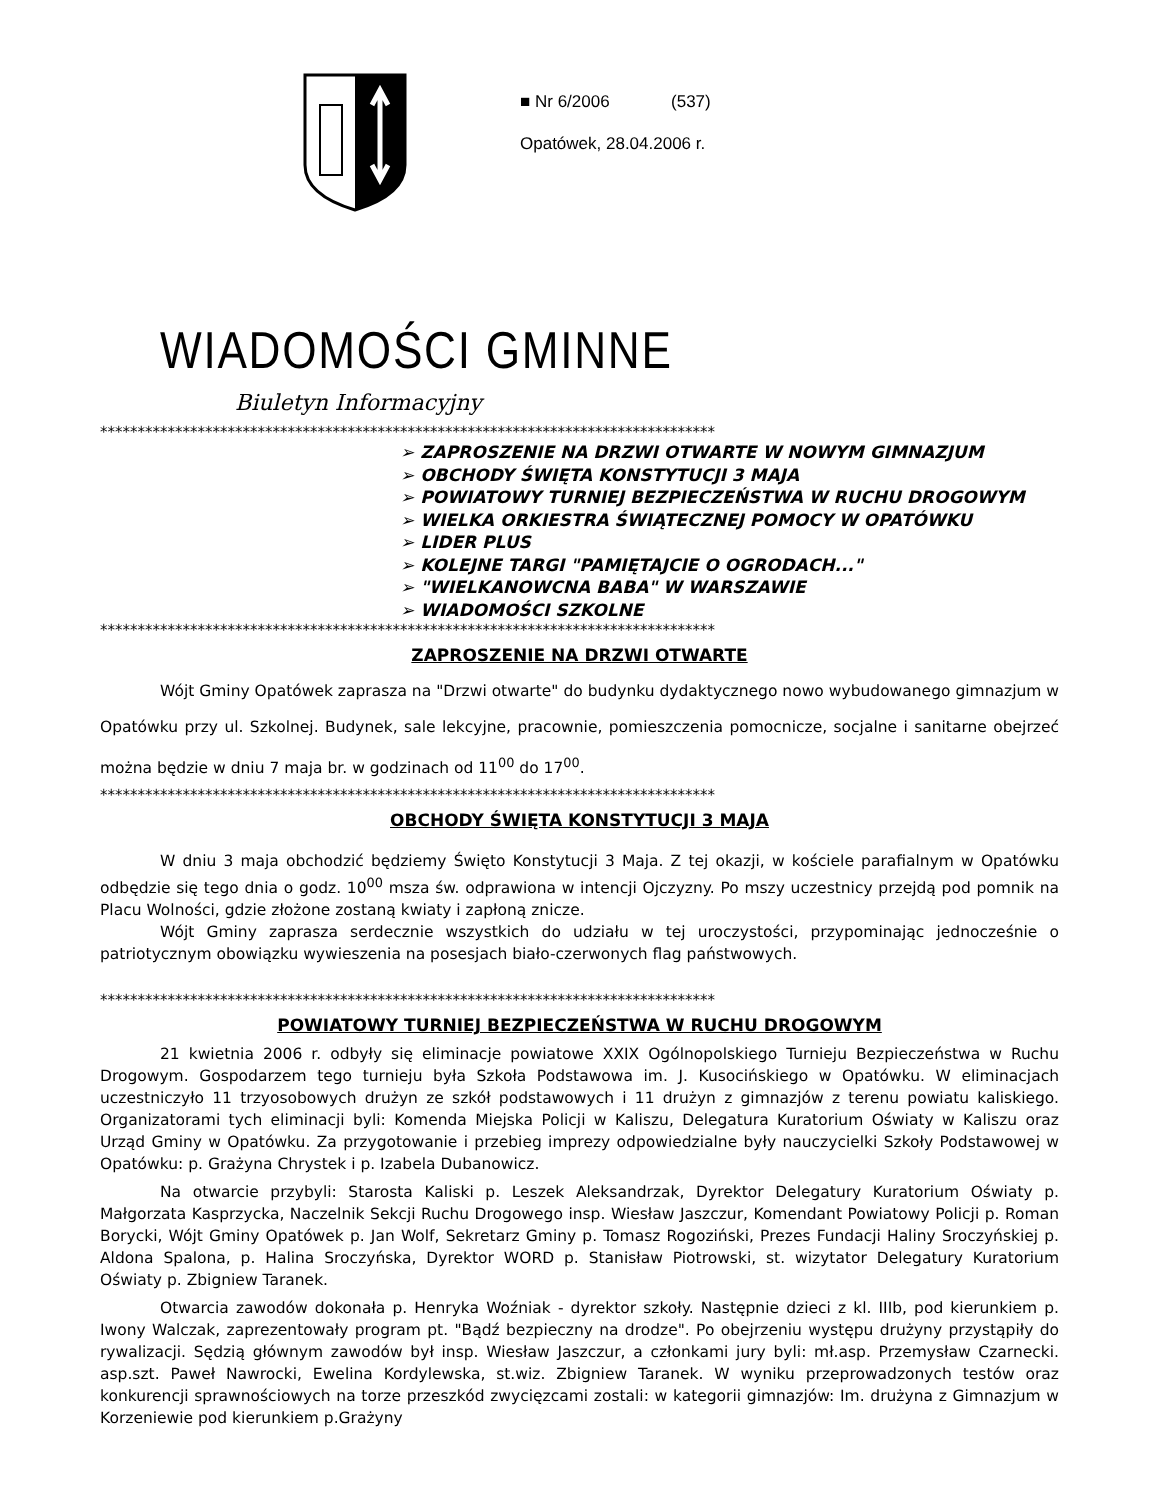■ Nr 6/2006 (537)
Opatówek, 28.04.2006 r.
WIADOMOŚCI GMINNE
Biuletyn Informacyjny
**********************************************************************************
➢ ZAPROSZENIE NA DRZWI OTWARTE W NOWYM GIMNAZJUM
➢ OBCHODY ŚWIĘTA KONSTYTUCJI 3 MAJA
➢ POWIATOWY TURNIEJ BEZPIECZEŃSTWA W RUCHU DROGOWYM
➢ WIELKA ORKIESTRA ŚWIĄTECZNEJ POMOCY W OPATÓWKU
➢ LIDER PLUS
➢ KOLEJNE TARGI "PAMIĘTAJCIE O OGRODACH..."
➢ "WIELKANOWCNA BABA" W WARSZAWIE
➢ WIADOMOŚCI SZKOLNE
**********************************************************************************
ZAPROSZENIE NA DRZWI OTWARTE
Wójt Gminy Opatówek zaprasza na "Drzwi otwarte" do budynku dydaktycznego nowo wybudowanego gimnazjum w Opatówku przy ul. Szkolnej. Budynek, sale lekcyjne, pracownie, pomieszczenia pomocnicze, socjalne i sanitarne obejrzeć można będzie w dniu 7 maja br. w godzinach od 11<sup>00</sup> do 17<sup>00</sup>.
**********************************************************************************
OBCHODY ŚWIĘTA KONSTYTUCJI 3 MAJA
W dniu 3 maja obchodzić będziemy Święto Konstytucji 3 Maja. Z tej okazji, w kościele parafialnym w Opatówku odbędzie się tego dnia o godz. 10<sup>00</sup> msza św. odprawiona w intencji Ojczyzny. Po mszy uczestnicy przejdą pod pomnik na Placu Wolności, gdzie złożone zostaną kwiaty i zapłoną znicze.
Wójt Gminy zaprasza serdecznie wszystkich do udziału w tej uroczystości, przypominając jednocześnie o patriotycznym obowiązku wywieszenia na posesjach biało-czerwonych flag państwowych.
**********************************************************************************
POWIATOWY TURNIEJ BEZPIECZEŃSTWA W RUCHU DROGOWYM
21 kwietnia 2006 r. odbyły się eliminacje powiatowe XXIX Ogólnopolskiego Turnieju Bezpieczeństwa w Ruchu Drogowym. Gospodarzem tego turnieju była Szkoła Podstawowa im. J. Kusocińskiego w Opatówku. W eliminacjach uczestniczyło 11 trzyosobowych drużyn ze szkół podstawowych i 11 drużyn z gimnazjów z terenu powiatu kaliskiego. Organizatorami tych eliminacji byli: Komenda Miejska Policji w Kaliszu, Delegatura Kuratorium Oświaty w Kaliszu oraz Urząd Gminy w Opatówku. Za przygotowanie i przebieg imprezy odpowiedzialne były nauczycielki Szkoły Podstawowej w Opatówku: p. Grażyna Chrystek i p. Izabela Dubanowicz.
Na otwarcie przybyli: Starosta Kaliski p. Leszek Aleksandrzak, Dyrektor Delegatury Kuratorium Oświaty p. Małgorzata Kasprzycka, Naczelnik Sekcji Ruchu Drogowego insp. Wiesław Jaszczur, Komendant Powiatowy Policji p. Roman Borycki, Wójt Gminy Opatówek p. Jan Wolf, Sekretarz Gminy p. Tomasz Rogoziński, Prezes Fundacji Haliny Sroczyńskiej p. Aldona Spalona, p. Halina Sroczyńska, Dyrektor WORD p. Stanisław Piotrowski, st. wizytator Delegatury Kuratorium Oświaty p. Zbigniew Taranek.
Otwarcia zawodów dokonała p. Henryka Woźniak - dyrektor szkoły. Następnie dzieci z kl. IIIb, pod kierunkiem p. Iwony Walczak, zaprezentowały program pt. "Bądź bezpieczny na drodze". Po obejrzeniu występu drużyny przystąpiły do rywalizacji. Sędzią głównym zawodów był insp. Wiesław Jaszczur, a członkami jury byli: mł.asp. Przemysław Czarnecki. asp.szt. Paweł Nawrocki, Ewelina Kordylewska, st.wiz. Zbigniew Taranek. W wyniku przeprowadzonych testów oraz konkurencji sprawnościowych na torze przeszkód zwycięzcami zostali: w kategorii gimnazjów: Im. drużyna z Gimnazjum w Korzeniewie pod kierunkiem p.Grażyny